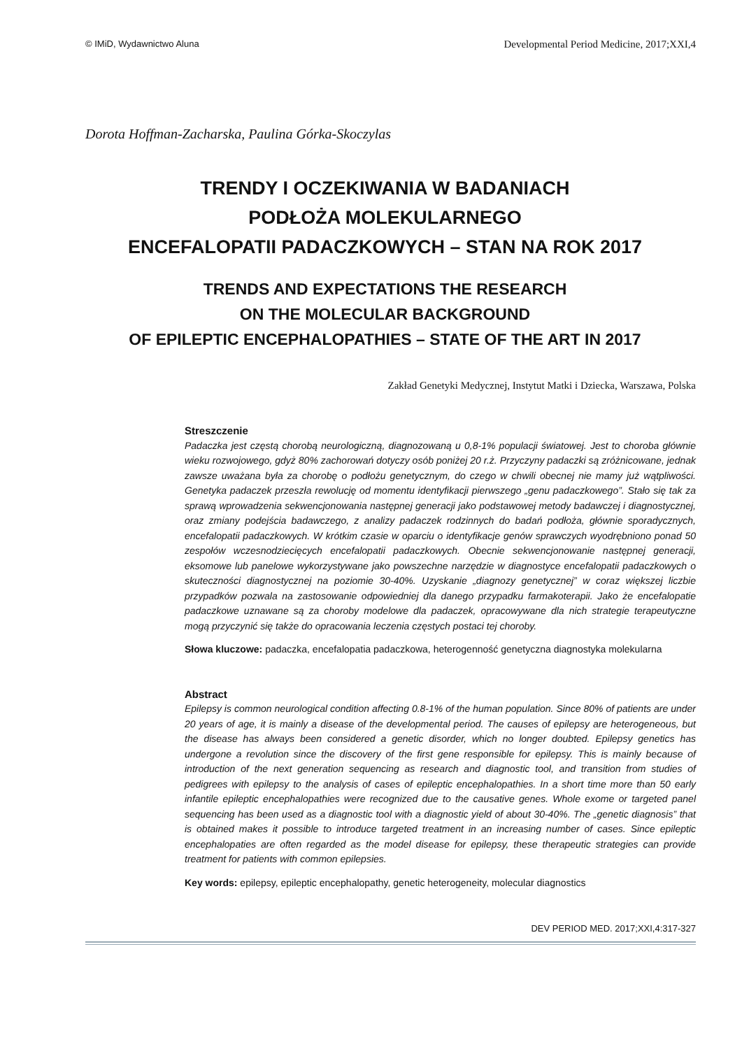© IMiD, Wydawnictwo Aluna Developmental Period Medicine, 2017;XXI,4
Dorota Hoffman-Zacharska, Paulina Górka-Skoczylas
TRENDY I OCZEKIWANIA W BADANIACH
PODŁOŻA MOLEKULARNEGO
ENCEFALOPATII PADACZKOWYCH – STAN NA ROK 2017
TRENDS AND EXPECTATIONS THE RESEARCH
ON THE MOLECULAR BACKGROUND
OF EPILEPTIC ENCEPHALOPATHIES – STATE OF THE ART IN 2017
Zakład Genetyki Medycznej, Instytut Matki i Dziecka, Warszawa, Polska
Streszczenie
Padaczka jest częstą chorobą neurologiczną, diagnozowaną u 0,8-1% populacji światowej. Jest to choroba głównie wieku rozwojowego, gdyż 80% zachorowań dotyczy osób poniżej 20 r.ż. Przyczyny padaczki są zróżnicowane, jednak zawsze uważana była za chorobę o podłożu genetycznym, do czego w chwili obecnej nie mamy już wątpliwości. Genetyka padaczek przeszła rewolucję od momentu identyfikacji pierwszego „genu padaczkowego”. Stało się tak za sprawą wprowadzenia sekwencjonowania następnej generacji jako podstawowej metody badawczej i diagnostycznej, oraz zmiany podejścia badawczego, z analizy padaczek rodzinnych do badań podłoża, głównie sporadycznych, encefalopatii padaczkowych. W krótkim czasie w oparciu o identyfikacje genów sprawczych wyodrębniono ponad 50 zespołów wczesnodziecięcych encefalopatii padaczkowych. Obecnie sekwencjonowanie następnej generacji, eksomowe lub panelowe wykorzystywane jako powszechne narzędzie w diagnostyce encefalopatii padaczkowych o skuteczności diagnostycznej na poziomie 30-40%. Uzyskanie „diagnozy genetycznej” w coraz większej liczbie przypadków pozwala na zastosowanie odpowiedniej dla danego przypadku farmakoterapii. Jako że encefalopatie padaczkowe uznawane są za choroby modelowe dla padaczek, opracowywane dla nich strategie terapeutyczne mogą przyczynić się także do opracowania leczenia częstych postaci tej choroby.
Słowa kluczowe: padaczka, encefalopatia padaczkowa, heterogenność genetyczna diagnostyka molekularna
Abstract
Epilepsy is common neurological condition affecting 0.8-1% of the human population. Since 80% of patients are under 20 years of age, it is mainly a disease of the developmental period. The causes of epilepsy are heterogeneous, but the disease has always been considered a genetic disorder, which no longer doubted. Epilepsy genetics has undergone a revolution since the discovery of the first gene responsible for epilepsy. This is mainly because of introduction of the next generation sequencing as research and diagnostic tool, and transition from studies of pedigrees with epilepsy to the analysis of cases of epileptic encephalopathies. In a short time more than 50 early infantile epileptic encephalopathies were recognized due to the causative genes. Whole exome or targeted panel sequencing has been used as a diagnostic tool with a diagnostic yield of about 30-40%. The „genetic diagnosis” that is obtained makes it possible to introduce targeted treatment in an increasing number of cases. Since epileptic encephalopaties are often regarded as the model disease for epilepsy, these therapeutic strategies can provide treatment for patients with common epilepsies.
Key words: epilepsy, epileptic encephalopathy, genetic heterogeneity, molecular diagnostics
DEV PERIOD MED. 2017;XXI,4:317-327